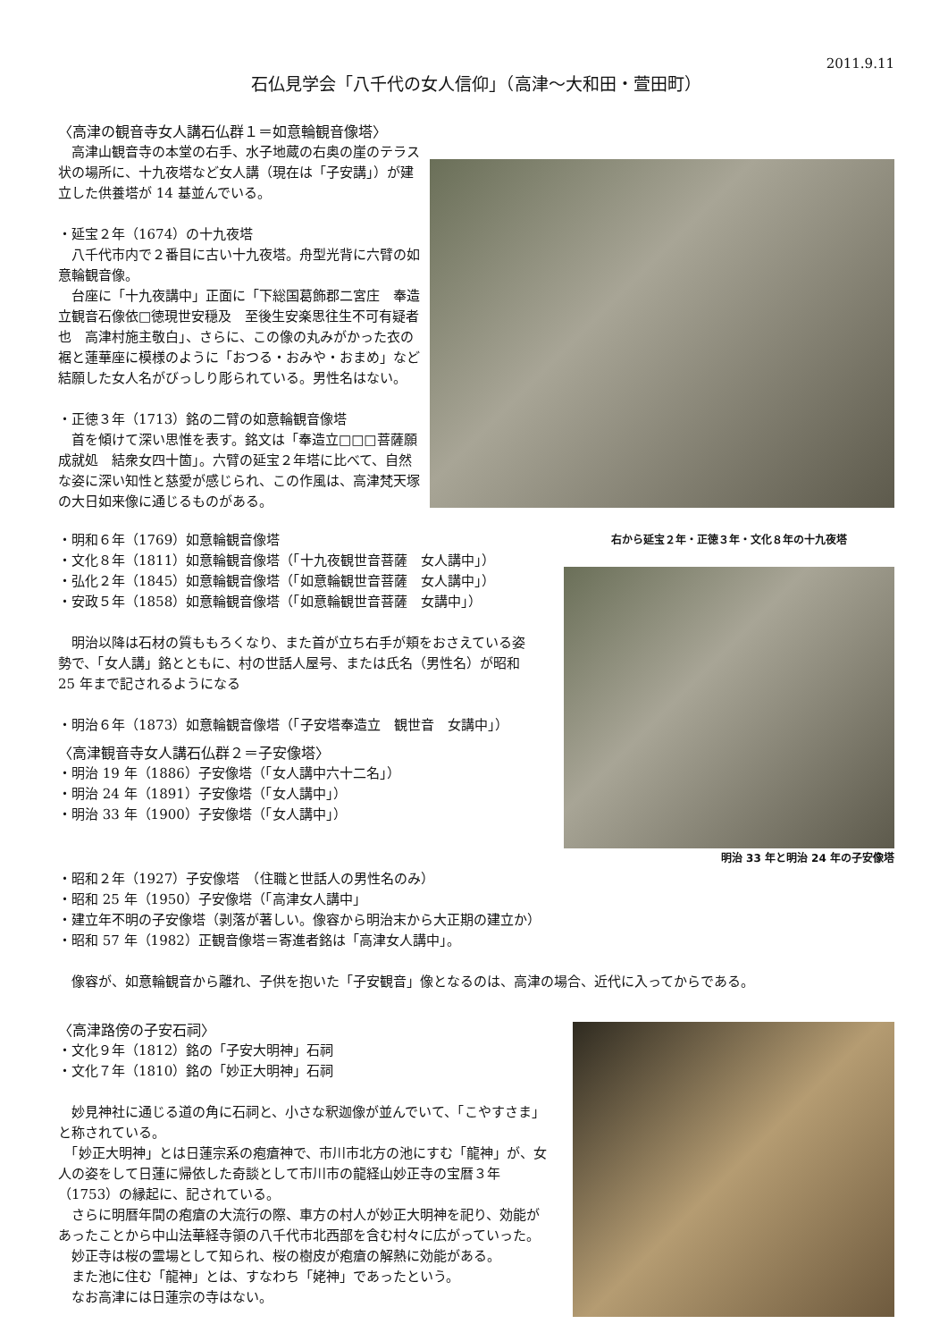2011.9.11
石仏見学会「八千代の女人信仰」（高津～大和田・萱田町）
〈高津の観音寺女人講石仏群１＝如意輪観音像塔〉
　高津山観音寺の本堂の右手、水子地蔵の右奥の崖のテラス状の場所に、十九夜塔など女人講（現在は「子安講」）が建立した供養塔が 14 基並んでいる。
・延宝２年（1674）の十九夜塔
　八千代市内で２番目に古い十九夜塔。舟型光背に六臂の如意輪観音像。
　台座に「十九夜講中」正面に「下総国葛飾郡二宮庄　奉造立観音石像依□徳現世安穏及　至後生安楽思往生不可有疑者也　高津村施主敬白」、さらに、この像の丸みがかった衣の裾と蓮華座に模様のように「おつる・おみや・おまめ」など結願した女人名がびっしり彫られている。男性名はない。
・正徳３年（1713）銘の二臂の如意輪観音像塔
　首を傾けて深い思惟を表す。銘文は「奉造立□□□菩薩願成就処　結衆女四十箇」。六臂の延宝２年塔に比べて、自然な姿に深い知性と慈愛が感じられ、この作風は、高津梵天塚の大日如来像に通じるものがある。
・明和６年（1769）如意輪観音像塔
・文化８年（1811）如意輪観音像塔（「十九夜観世音菩薩　女人講中」）
・弘化２年（1845）如意輪観音像塔（「如意輪観世音菩薩　女人講中」）
・安政５年（1858）如意輪観音像塔（「如意輪観世音菩薩　女講中」）
　明治以降は石材の質ももろくなり、また首が立ち右手が頬をおさえている姿勢で、「女人講」銘とともに、村の世話人屋号、または氏名（男性名）が昭和 25 年まで記されるようになる
・明治６年（1873）如意輪観音像塔（「子安塔奉造立　観世音　女講中」）
〈高津観音寺女人講石仏群２＝子安像塔〉
・明治 19 年（1886）子安像塔（「女人講中六十二名」）
・明治 24 年（1891）子安像塔（「女人講中」）
・明治 33 年（1900）子安像塔（「女人講中」）
右から延宝２年・正徳３年・文化８年の十九夜塔
明治 33 年と明治 24 年の子安像塔
・昭和２年（1927）子安像塔　（住職と世話人の男性名のみ）
・昭和 25 年（1950）子安像塔（「高津女人講中」
・建立年不明の子安像塔（剥落が著しい。像容から明治末から大正期の建立か）
・昭和 57 年（1982）正観音像塔＝寄進者銘は「高津女人講中」。
　像容が、如意輪観音から離れ、子供を抱いた「子安観音」像となるのは、高津の場合、近代に入ってからである。
〈高津路傍の子安石祠〉
・文化９年（1812）銘の「子安大明神」石祠
・文化７年（1810）銘の「妙正大明神」石祠
　妙見神社に通じる道の角に石祠と、小さな釈迦像が並んでいて、「こやすさま」と称されている。
　「妙正大明神」とは日蓮宗系の疱瘡神で、市川市北方の池にすむ「龍神」が、女人の姿をして日蓮に帰依した奇談として市川市の龍経山妙正寺の宝暦３年（1753）の縁起に、記されている。
　さらに明暦年間の疱瘡の大流行の際、車方の村人が妙正大明神を祀り、効能があったことから中山法華経寺領の八千代市北西部を含む村々に広がっていった。
　妙正寺は桜の霊場として知られ、桜の樹皮が疱瘡の解熱に効能がある。
　また池に住む「龍神」とは、すなわち「姥神」であったという。
　なお高津には日蓮宗の寺はない。